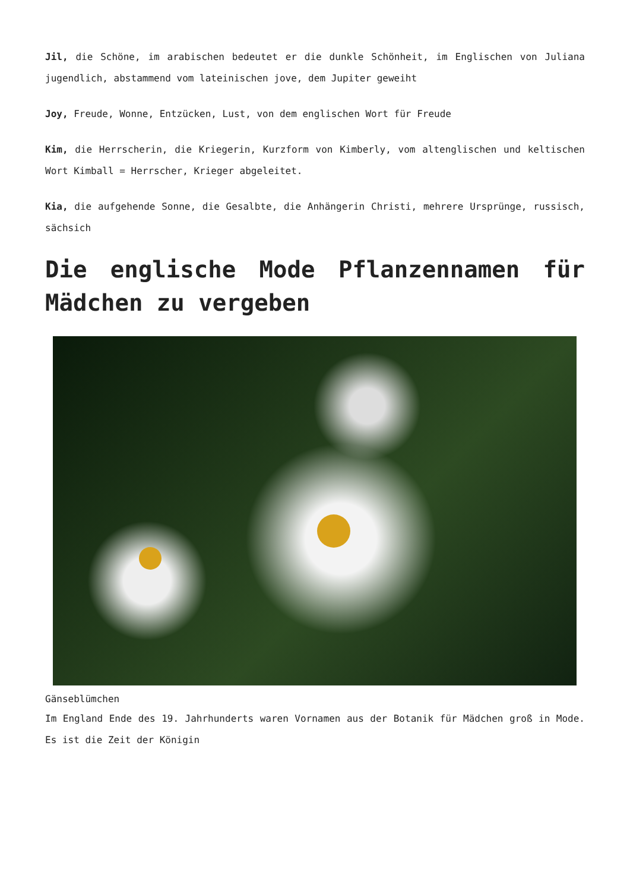Jil, die Schöne, im arabischen bedeutet er die dunkle Schönheit, im Englischen von Juliana jugendlich, abstammend vom lateinischen jove, dem Jupiter geweiht
Joy, Freude, Wonne, Entzücken, Lust, von dem englischen Wort für Freude
Kim, die Herrscherin, die Kriegerin, Kurzform von Kimberly, vom altenglischen und keltischen Wort Kimball = Herrscher, Krieger abgeleitet.
Kia, die aufgehende Sonne, die Gesalbte, die Anhängerin Christi, mehrere Ursprünge, russisch, sächsich
Die englische Mode Pflanzennamen für Mädchen zu vergeben
Gänseblümchen
Im England Ende des 19. Jahrhunderts waren Vornamen aus der Botanik für Mädchen groß in Mode. Es ist die Zeit der Königin